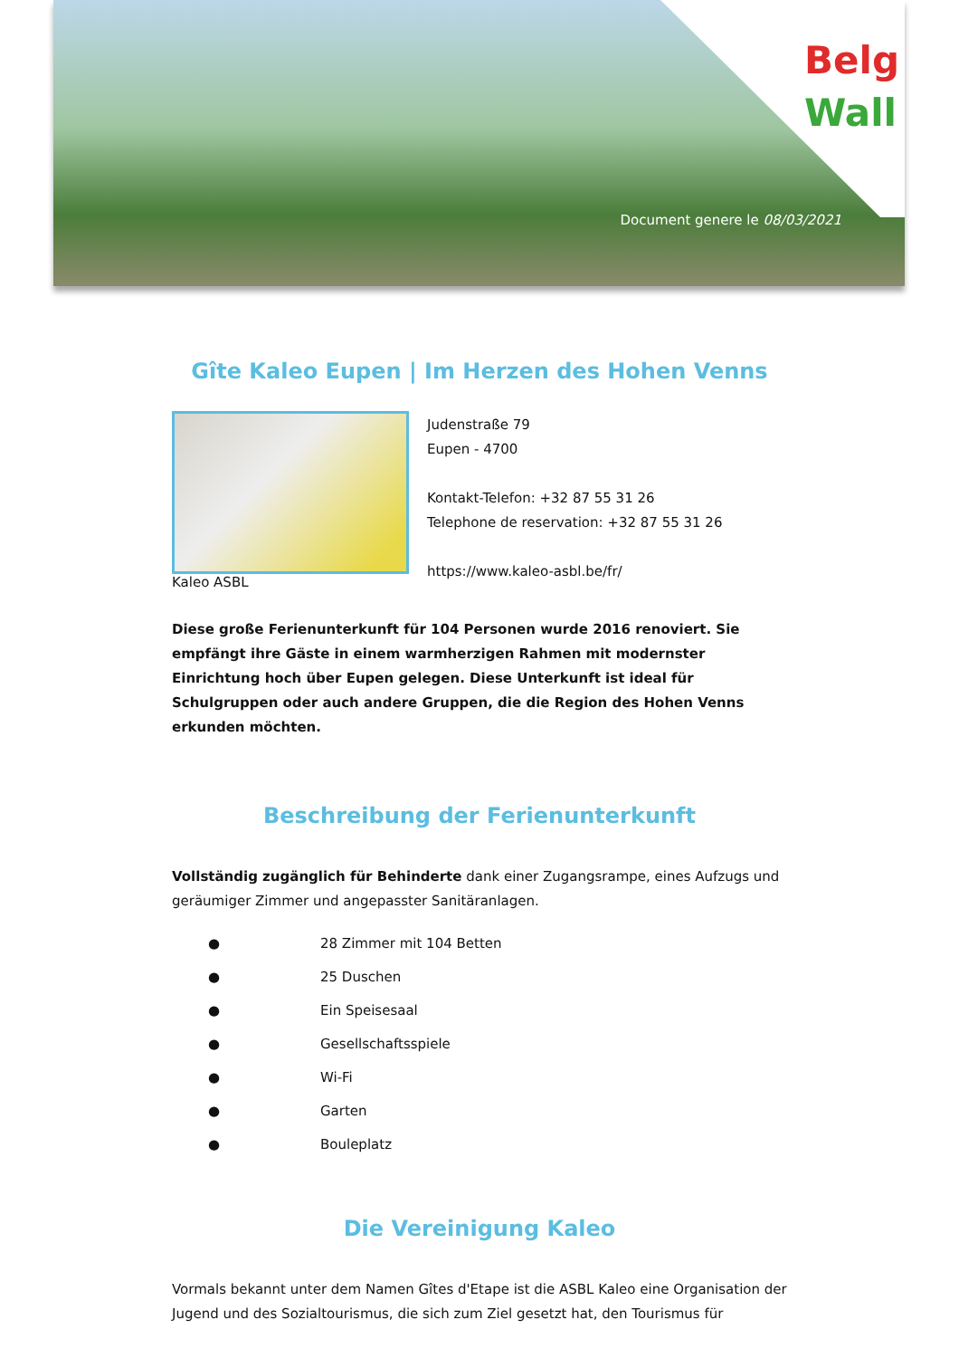Belg
Wall
Document genere le 08/03/2021
Gîte Kaleo Eupen | Im Herzen des Hohen Venns
Kaleo ASBL
Judenstraße 79
Eupen - 4700
Kontakt-Telefon: +32 87 55 31 26
Telephone de reservation: +32 87 55 31 26
https://www.kaleo-asbl.be/fr/
Diese große Ferienunterkunft für 104 Personen wurde 2016 renoviert. Sie empfängt ihre Gäste in einem warmherzigen Rahmen mit modernster Einrichtung hoch über Eupen gelegen. Diese Unterkunft ist ideal für Schulgruppen oder auch andere Gruppen, die die Region des Hohen Venns erkunden möchten.
Beschreibung der Ferienunterkunft
Vollständig zugänglich für Behinderte dank einer Zugangsrampe, eines Aufzugs und geräumiger Zimmer und angepasster Sanitäranlagen.
● 28 Zimmer mit 104 Betten
● 25 Duschen
● Ein Speisesaal
● Gesellschaftsspiele
● Wi-Fi
● Garten
● Bouleplatz
Die Vereinigung Kaleo
Vormals bekannt unter dem Namen Gîtes d'Etape ist die ASBL Kaleo eine Organisation der Jugend und des Sozialtourismus, die sich zum Ziel gesetzt hat, den Tourismus für